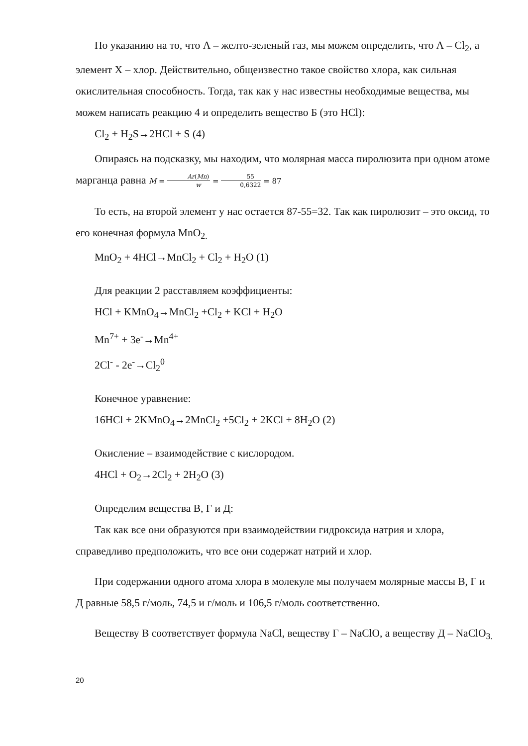По указанию на то, что А – желто-зеленый газ, мы можем определить, что А – Cl<sub>2</sub>, а элемент Х – хлор. Действительно, общеизвестно такое свойство хлора, как сильная окислительная способность. Тогда, так как у нас известны необходимые вещества, мы можем написать реакцию 4 и определить вещество Б (это HCl):
Cl<sub>2</sub> + H<sub>2</sub>S→2HCl + S (4)
Опираясь на подсказку, мы находим, что молярная масса пиролюзита при одном атоме марганца равна M = Ar(Mn) w = 55 0,6322 = 87
То есть, на второй элемент у нас остается 87-55=32. Так как пиролюзит – это оксид, то его конечная формула MnO<sub>2.</sub>
MnO<sub>2</sub> + 4HCl→MnCl<sub>2</sub> + Cl<sub>2</sub> + H<sub>2</sub>O (1)
Для реакции 2 расставляем коэффициенты:
HCl + KMnO<sub>4</sub>→MnCl<sub>2</sub> +Cl<sub>2</sub> + KCl + H<sub>2</sub>O
Mn<sup>7+</sup> + 3e<sup>-</sup>→Mn<sup>4+</sup>
2Cl<sup>-</sup> - 2e<sup>-</sup>→Cl<sub>2</sub><sup>0</sup>
Конечное уравнение:
16HCl + 2KMnO<sub>4</sub>→2MnCl<sub>2</sub> +5Cl<sub>2</sub> + 2KCl + 8H<sub>2</sub>O (2)
Окисление – взаимодействие с кислородом.
4HCl + O<sub>2</sub>→2Cl<sub>2</sub> + 2H<sub>2</sub>O (3)
Определим вещества В, Г и Д:
Так как все они образуются при взаимодействии гидроксида натрия и хлора, справедливо предположить, что все они содержат натрий и хлор.
При содержании одного атома хлора в молекуле мы получаем молярные массы В, Г и Д равные 58,5 г/моль, 74,5 и г/моль и 106,5 г/моль соответственно.
Веществу В соответствует формула NaCl, веществу Г – NaClO, а веществу Д – NaClO<sub>3.</sub>
20